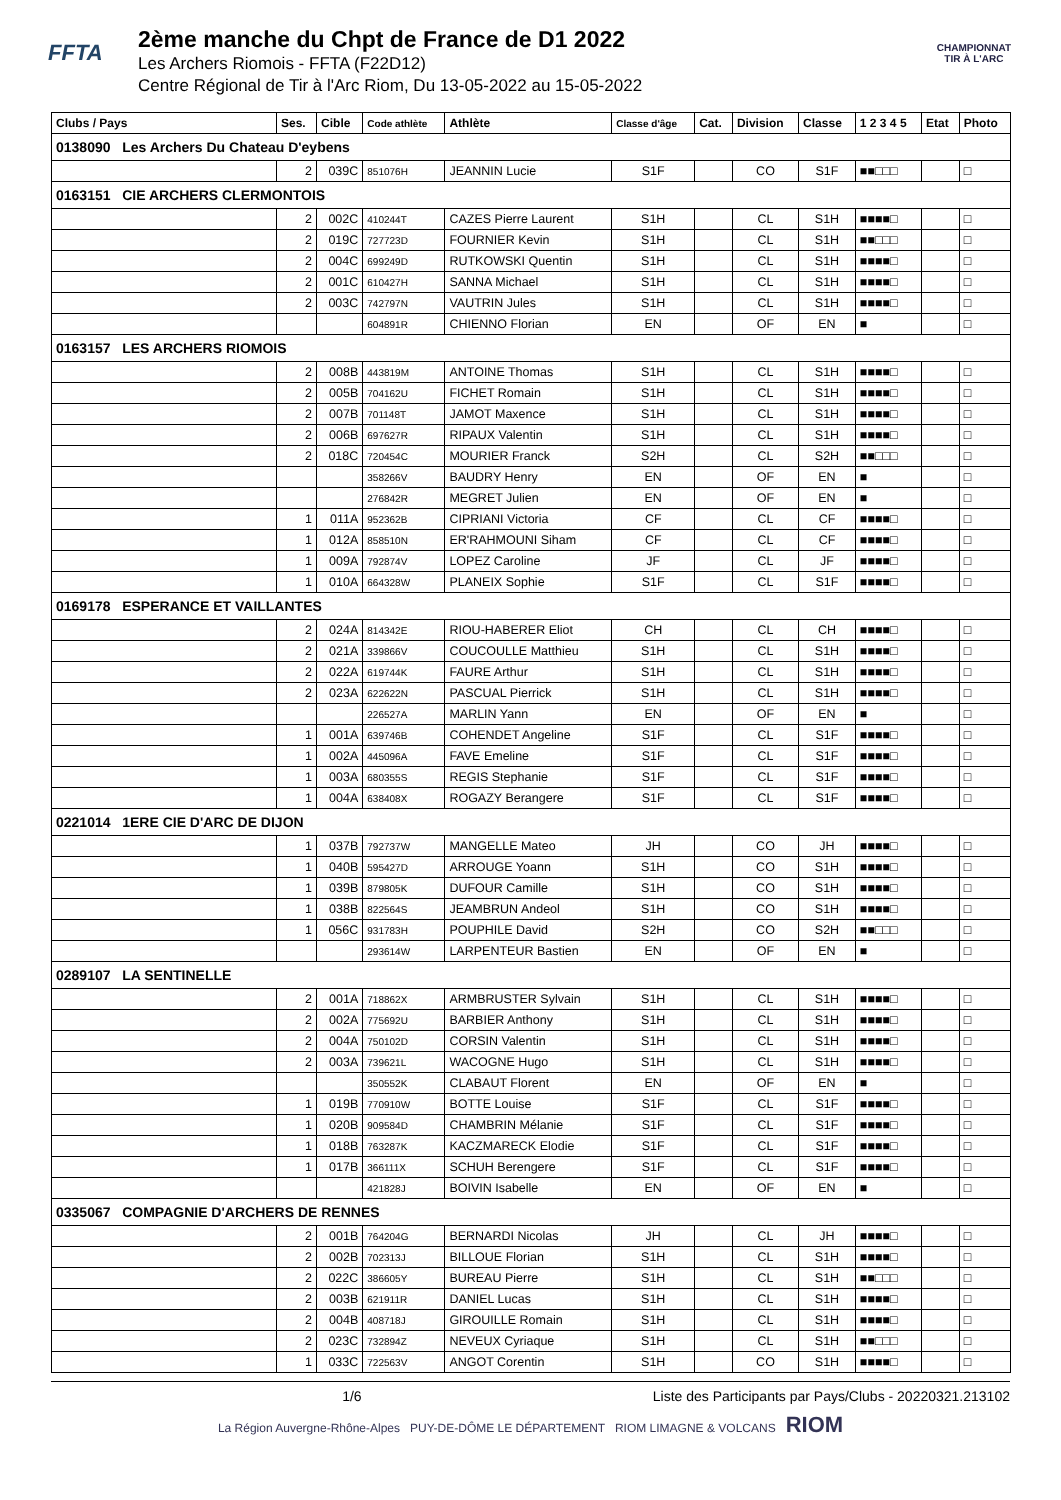FFTA
2ème manche du Chpt de France de D1 2022
Les Archers Riomois - FFTA (F22D12)
Centre Régional de Tir à l'Arc Riom, Du 13-05-2022 au 15-05-2022
CHAMPIONNAT
TIR À L'ARC
| Clubs / Pays | Ses. | Cible | Code athlète | Athlète | Classe d'âge | Cat. | Division | Classe | 1 2 3 4 5 | Etat | Photo |
| --- | --- | --- | --- | --- | --- | --- | --- | --- | --- | --- | --- |
| 0138090 Les Archers Du Chateau D'eybens | | | | | | | | | | | |
| | 2 | 039C | 851076H | JEANNIN Lucie | S1F | | CO | S1F | ■■□□□ | | □ |
| 0163151 CIE ARCHERS CLERMONTOIS | | | | | | | | | | | |
| | 2 | 002C | 410244T | CAZES Pierre Laurent | S1H | | CL | S1H | ■■■■□ | | □ |
| | 2 | 019C | 727723D | FOURNIER Kevin | S1H | | CL | S1H | ■■□□□ | | □ |
| | 2 | 004C | 699249D | RUTKOWSKI Quentin | S1H | | CL | S1H | ■■■■□ | | □ |
| | 2 | 001C | 610427H | SANNA Michael | S1H | | CL | S1H | ■■■■□ | | □ |
| | 2 | 003C | 742797N | VAUTRIN Jules | S1H | | CL | S1H | ■■■■□ | | □ |
| | | | 604891R | CHIENNO Florian | EN | | OF | EN | ■ | | □ |
| 0163157 LES ARCHERS RIOMOIS | | | | | | | | | | | |
| | 2 | 008B | 443819M | ANTOINE Thomas | S1H | | CL | S1H | ■■■■□ | | □ |
| | 2 | 005B | 704162U | FICHET Romain | S1H | | CL | S1H | ■■■■□ | | □ |
| | 2 | 007B | 701148T | JAMOT Maxence | S1H | | CL | S1H | ■■■■□ | | □ |
| | 2 | 006B | 697627R | RIPAUX Valentin | S1H | | CL | S1H | ■■■■□ | | □ |
| | 2 | 018C | 720454C | MOURIER Franck | S2H | | CL | S2H | ■■□□□ | | □ |
| | | | 358266V | BAUDRY Henry | EN | | OF | EN | ■ | | □ |
| | | | 276842R | MEGRET Julien | EN | | OF | EN | ■ | | □ |
| | 1 | 011A | 952362B | CIPRIANI Victoria | CF | | CL | CF | ■■■■□ | | □ |
| | 1 | 012A | 858510N | ER'RAHMOUNI Siham | CF | | CL | CF | ■■■■□ | | □ |
| | 1 | 009A | 792874V | LOPEZ Caroline | JF | | CL | JF | ■■■■□ | | □ |
| | 1 | 010A | 664328W | PLANEIX Sophie | S1F | | CL | S1F | ■■■■□ | | □ |
| 0169178 ESPERANCE ET VAILLANTES | | | | | | | | | | | |
| | 2 | 024A | 814342E | RIOU-HABERER Eliot | CH | | CL | CH | ■■■■□ | | □ |
| | 2 | 021A | 339866V | COUCOULLE Matthieu | S1H | | CL | S1H | ■■■■□ | | □ |
| | 2 | 022A | 619744K | FAURE Arthur | S1H | | CL | S1H | ■■■■□ | | □ |
| | 2 | 023A | 622622N | PASCUAL Pierrick | S1H | | CL | S1H | ■■■■□ | | □ |
| | | | 226527A | MARLIN Yann | EN | | OF | EN | ■ | | □ |
| | 1 | 001A | 639746B | COHENDET Angeline | S1F | | CL | S1F | ■■■■□ | | □ |
| | 1 | 002A | 445096A | FAVE Emeline | S1F | | CL | S1F | ■■■■□ | | □ |
| | 1 | 003A | 680355S | REGIS Stephanie | S1F | | CL | S1F | ■■■■□ | | □ |
| | 1 | 004A | 638408X | ROGAZY Berangere | S1F | | CL | S1F | ■■■■□ | | □ |
| 0221014 1ERE CIE D'ARC DE DIJON | | | | | | | | | | | |
| | 1 | 037B | 792737W | MANGELLE Mateo | JH | | CO | JH | ■■■■□ | | □ |
| | 1 | 040B | 595427D | ARROUGE Yoann | S1H | | CO | S1H | ■■■■□ | | □ |
| | 1 | 039B | 879805K | DUFOUR Camille | S1H | | CO | S1H | ■■■■□ | | □ |
| | 1 | 038B | 822564S | JEAMBRUN Andeol | S1H | | CO | S1H | ■■■■□ | | □ |
| | 1 | 056C | 931783H | POUPHILE David | S2H | | CO | S2H | ■■□□□ | | □ |
| | | | 293614W | LARPENTEUR Bastien | EN | | OF | EN | ■ | | □ |
| 0289107 LA SENTINELLE | | | | | | | | | | | |
| | 2 | 001A | 718862X | ARMBRUSTER Sylvain | S1H | | CL | S1H | ■■■■□ | | □ |
| | 2 | 002A | 775692U | BARBIER Anthony | S1H | | CL | S1H | ■■■■□ | | □ |
| | 2 | 004A | 750102D | CORSIN Valentin | S1H | | CL | S1H | ■■■■□ | | □ |
| | 2 | 003A | 739621L | WACOGNE Hugo | S1H | | CL | S1H | ■■■■□ | | □ |
| | | | 350552K | CLABAUT Florent | EN | | OF | EN | ■ | | □ |
| | 1 | 019B | 770910W | BOTTE Louise | S1F | | CL | S1F | ■■■■□ | | □ |
| | 1 | 020B | 909584D | CHAMBRIN Mélanie | S1F | | CL | S1F | ■■■■□ | | □ |
| | 1 | 018B | 763287K | KACZMARECK Elodie | S1F | | CL | S1F | ■■■■□ | | □ |
| | 1 | 017B | 366111X | SCHUH Berengere | S1F | | CL | S1F | ■■■■□ | | □ |
| | | | 421828J | BOIVIN Isabelle | EN | | OF | EN | ■ | | □ |
| 0335067 COMPAGNIE D'ARCHERS DE RENNES | | | | | | | | | | | |
| | 2 | 001B | 764204G | BERNARDI Nicolas | JH | | CL | JH | ■■■■□ | | □ |
| | 2 | 002B | 702313J | BILLOUE Florian | S1H | | CL | S1H | ■■■■□ | | □ |
| | 2 | 022C | 386605Y | BUREAU Pierre | S1H | | CL | S1H | ■■□□□ | | □ |
| | 2 | 003B | 621911R | DANIEL Lucas | S1H | | CL | S1H | ■■■■□ | | □ |
| | 2 | 004B | 408718J | GIROUILLE Romain | S1H | | CL | S1H | ■■■■□ | | □ |
| | 2 | 023C | 732894Z | NEVEUX Cyriaque | S1H | | CL | S1H | ■■□□□ | | □ |
| | 1 | 033C | 722563V | ANGOT Corentin | S1H | | CO | S1H | ■■■■□ | | □ |
1/6 Liste des Participants par Pays/Clubs - 20220321.213102
La Région Auvergne-Rhône-Alpes PUY-DE-DÔME LE DÉPARTEMENT RIOM LIMAGNE & VOLCANS RIOM